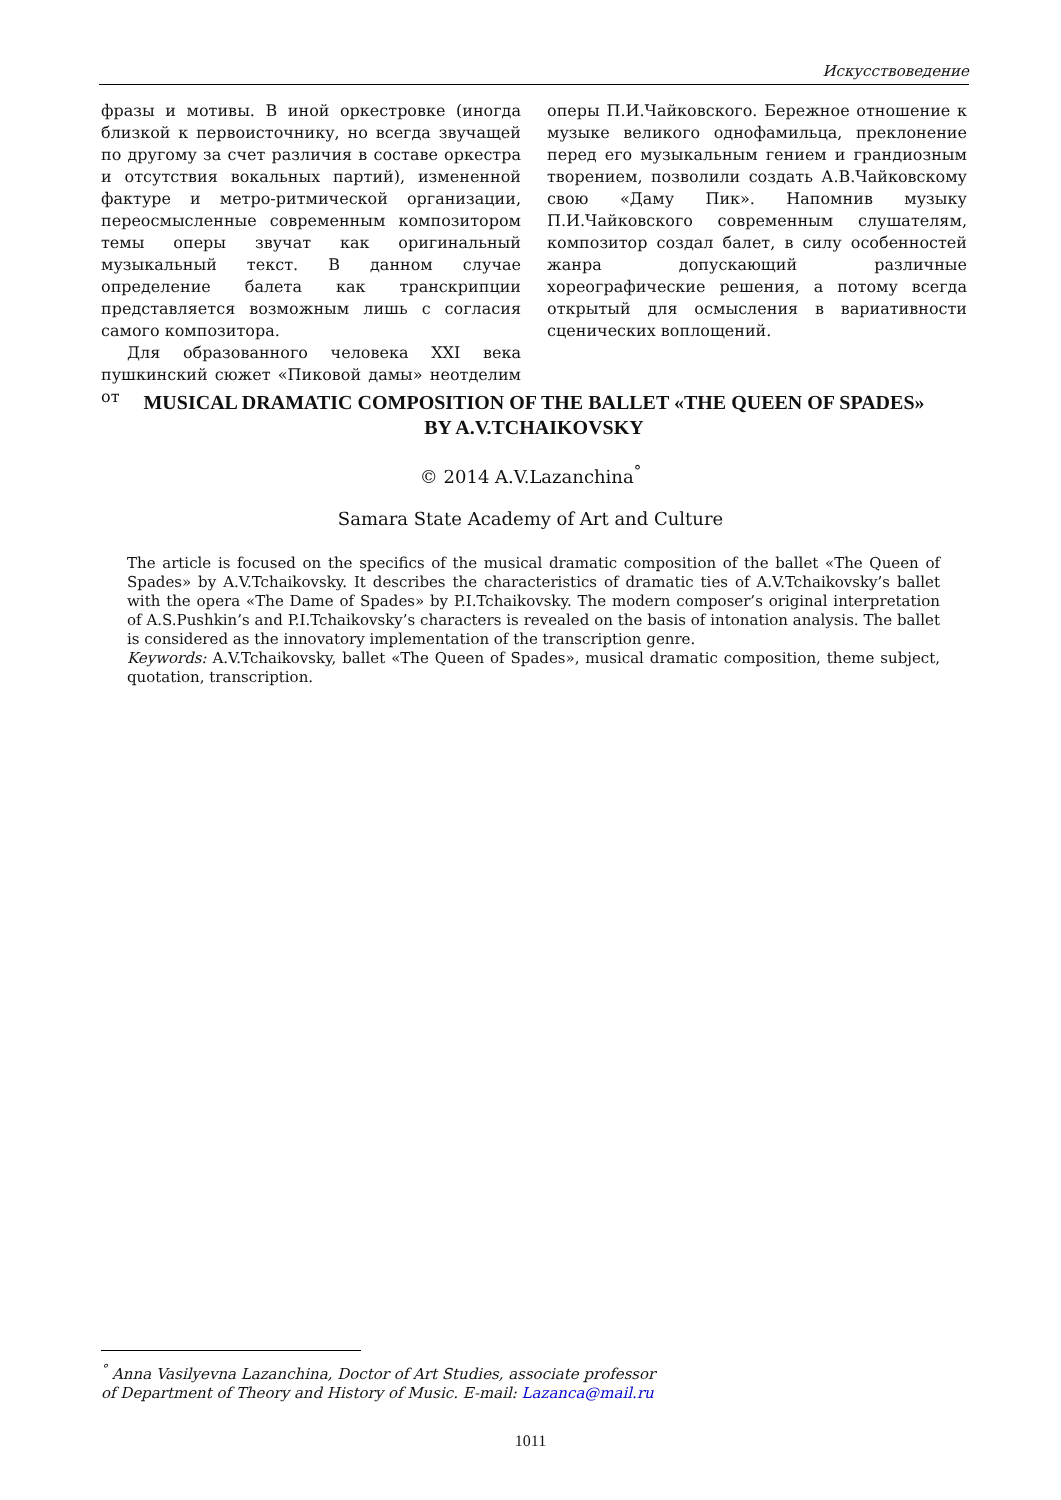Искусствоведение
фразы и мотивы. В иной оркестровке (иногда близкой к первоисточнику, но всегда звучащей по другому за счет различия в составе оркестра и отсутствия вокальных партий), измененной фактуре и метро-ритмической организации, переосмысленные современным композитором темы оперы звучат как оригинальный музыкальный текст. В данном случае определение балета как транскрипции представляется возможным лишь с согласия самого композитора.
Для образованного человека XXI века пушкинский сюжет «Пиковой дамы» неотделим от
оперы П.И.Чайковского. Бережное отношение к музыке великого однофамильца, преклонение перед его музыкальным гением и грандиозным творением, позволили создать А.В.Чайковскому свою «Даму Пик». Напомнив музыку П.И.Чайковского современным слушателям, композитор создал балет, в силу особенностей жанра допускающий различные хореографические решения, а потому всегда открытый для осмысления в вариативности сценических воплощений.
MUSICAL DRAMATIC COMPOSITION OF THE BALLET «THE QUEEN OF SPADES»
BY A.V.TCHAIKOVSKY
© 2014 A.V.Lazanchina<sup>°</sup>
Samara State Academy of Art and Culture
The article is focused on the specifics of the musical dramatic composition of the ballet «The Queen of Spades» by A.V.Tchaikovsky. It describes the characteristics of dramatic ties of A.V.Tchaikovsky’s ballet with the opera «The Dame of Spades» by P.I.Tchaikovsky. The modern composer’s original interpretation of A.S.Pushkin’s and P.I.Tchaikovsky’s characters is revealed on the basis of intonation analysis. The ballet is considered as the innovatory implementation of the transcription genre.
Keywords: A.V.Tchaikovsky, ballet «The Queen of Spades», musical dramatic composition, theme subject, quotation, transcription.
<sup>°</sup> Anna Vasilyevna Lazanchina, Doctor of Art Studies, associate professor
of Department of Theory and History of Music. E-mail: Lazanca@mail.ru
1011